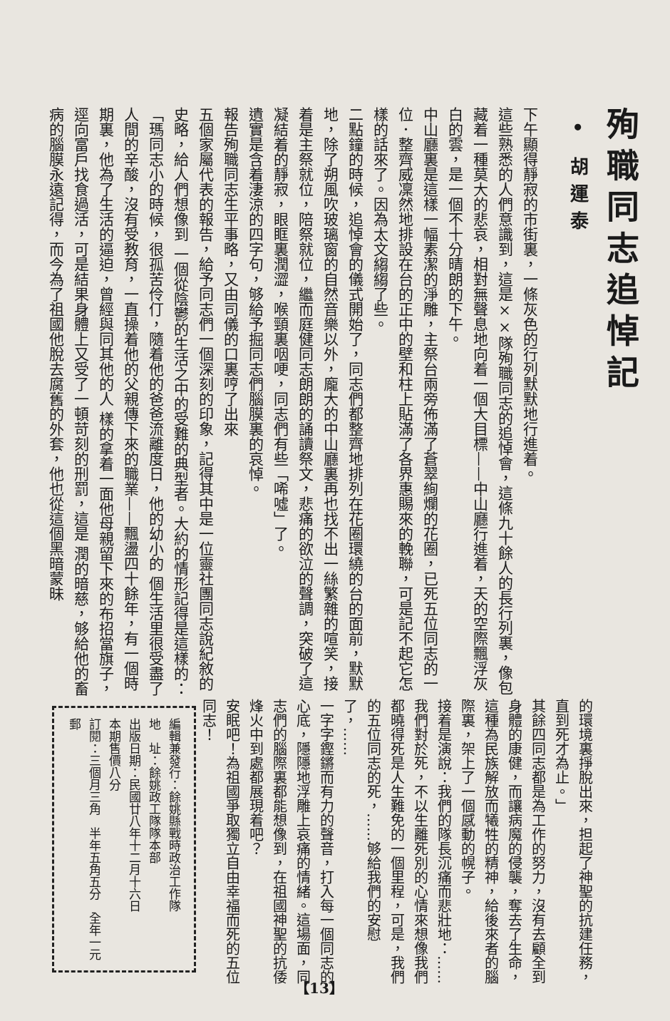殉職同志追悼記
• 胡運泰
下午顯得靜寂的市街裏，一條灰色的行列默默地行進着。
這些熟悉的人們意識到，這是××隊殉職同志的追悼會，這條九十餘人的長行列裏，像包藏着一種莫大的悲哀，相對無聲息地向着一個大目標——中山廳行進着，天的空際飄浮灰白的雲，是一個不十分晴朗的下午。
中山廳裏是這樣一幅素潔的淨雕，主祭台兩旁佈滿了蒼翠絢爛的花圈，已死五位同志的一位．整齊威凜然地排設在台的正中的壁和柱上貼滿了各界惠賜來的輓聯，可是記不起它怎樣的話來了。因為太文縐縐了些。
二點鐘的時候，追悼會的儀式開始了，同志們都整齊地排列在花圈環繞的台的面前，默默地，除了朔風吹玻璃窗的自然音樂以外，龐大的中山廳裏再也找不出一絲繁雜的喧笑，接着是主祭就位，陪祭就位，繼而庭健同志朗朗的誦讀祭文，悲痛的欲泣的聲調，突破了這凝結着的靜寂，眼眶裏潤澀，喉頸裏咽哽，同志們有些「唏噓」了。
遺實是含着淒涼的四字句，够給予掘同志們腦膜裏的哀悼。
報告殉職同志生平事略，又由司儀的口裏哼了出來
五個家屬代表的報告，給予同志們一個深刻的印象，記得其中是一位靈社團同志說紀敘的史略，給人們想像到 一個從陰鬱的生活之中的受難的典型者。大約的情形記得是這樣的：
「瑪同志小的時候，很孤苦伶仃，隨着他的爸爸流離度日，他的幼小的 個生活里很受盡了人間的辛酸，沒有受教育，一直操着他的父親傳下來的職業——飄盪四十餘年，有一個時期裏，他為了生活的逼迫，曾經與同其他的人 樣的拿着一面他母親留下來的布招當旗子，逕向富戶找食過活，可是結果身體上又受了一頓苛刻的刑罰，這是 潤的暗慈，够給他的畜病的腦膜永遠記得，而今為了祖國他脫去腐舊的外套，他也從這個黑暗蒙昧
的環境裏掙脫出來，担起了神聖的抗建任務，直到死才為止。」
其餘四同志都是為工作的努力，沒有去顧全到身體的康健，而讓病魔的侵襲，奪去了生命，這種為民族解放而犧牲的精神，給後來者的腦際裏，架上了一個感動的幌子。
接着是演說：我們的隊長沉痛而悲壯地：……我們對於死，不以生離死別的心情來想像我們都曉得死是人生難免的一個里程，可是，我們的五位同志的死，……够給我們的安慰了，……
一字字鏗鏘而有力的聲音，打入每一個同志的心底，隱隱地浮雕上哀痛的情緒。這場面，同志們的腦際裏都能想像到，在祖國神聖的抗倭烽火中到處都展現着吧？
安眠吧！為祖國爭取獨立自由幸福而死的五位同志！
編輯兼發行：餘姚縣戰時政治工作隊
地　址：餘姚政工隊隊本部
出版日期：民國廿八年十二月十六日
本期售價八分
訂閱：三個月三角　半年五角五分　全年一元　郵
【13】